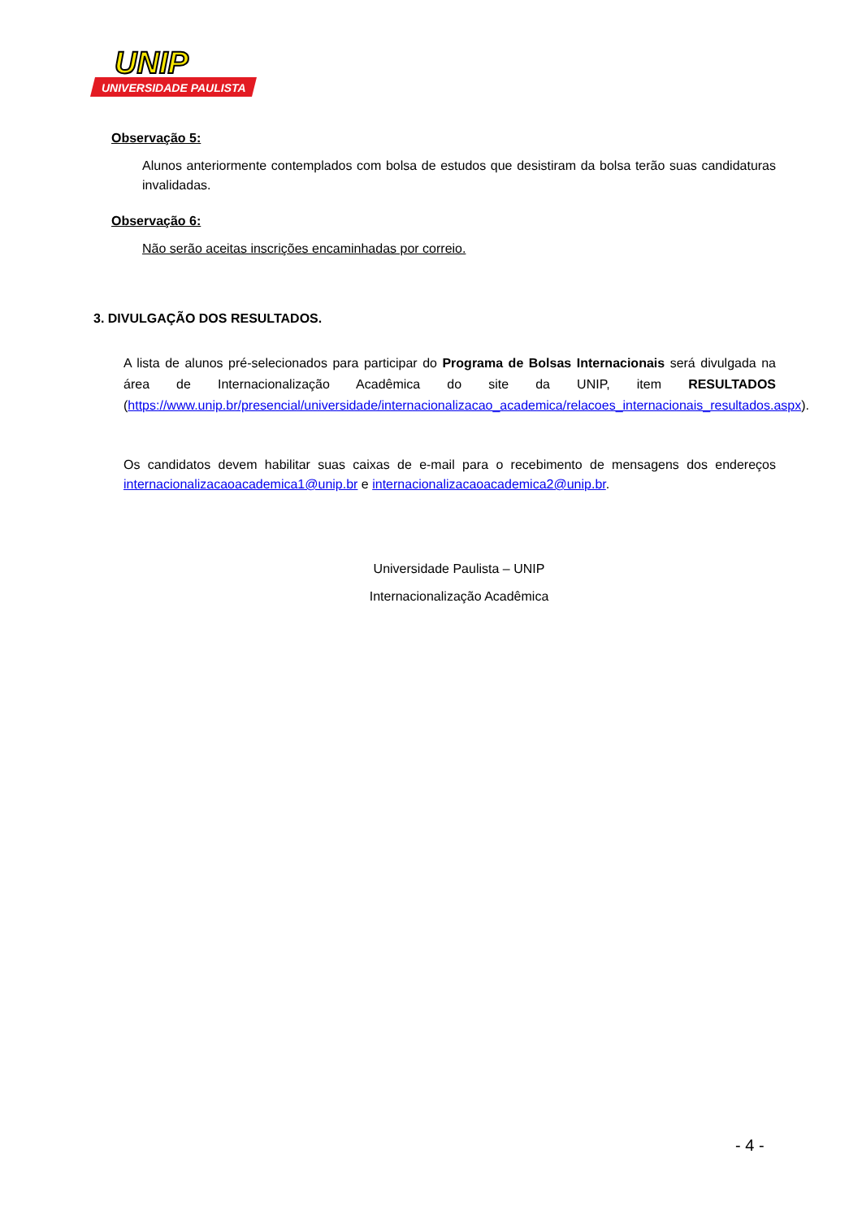UNIVERSIDADE PAULISTA
UNIP
Observação 5:
Alunos anteriormente contemplados com bolsa de estudos que desistiram da bolsa terão suas candidaturas invalidadas.
Observação 6:
Não serão aceitas inscrições encaminhadas por correio.
3. DIVULGAÇÃO DOS RESULTADOS.
A lista de alunos pré-selecionados para participar do Programa de Bolsas Internacionais será divulgada na área de Internacionalização Acadêmica do site da UNIP, item RESULTADOS (https://www.unip.br/presencial/universidade/internacionalizacao_academica/relacoes_internacionais_resultados.aspx).
Os candidatos devem habilitar suas caixas de e-mail para o recebimento de mensagens dos endereços internacionalizacaoacademica1@unip.br e internacionalizacaoacademica2@unip.br.
Universidade Paulista – UNIP
Internacionalização Acadêmica
- 4 -